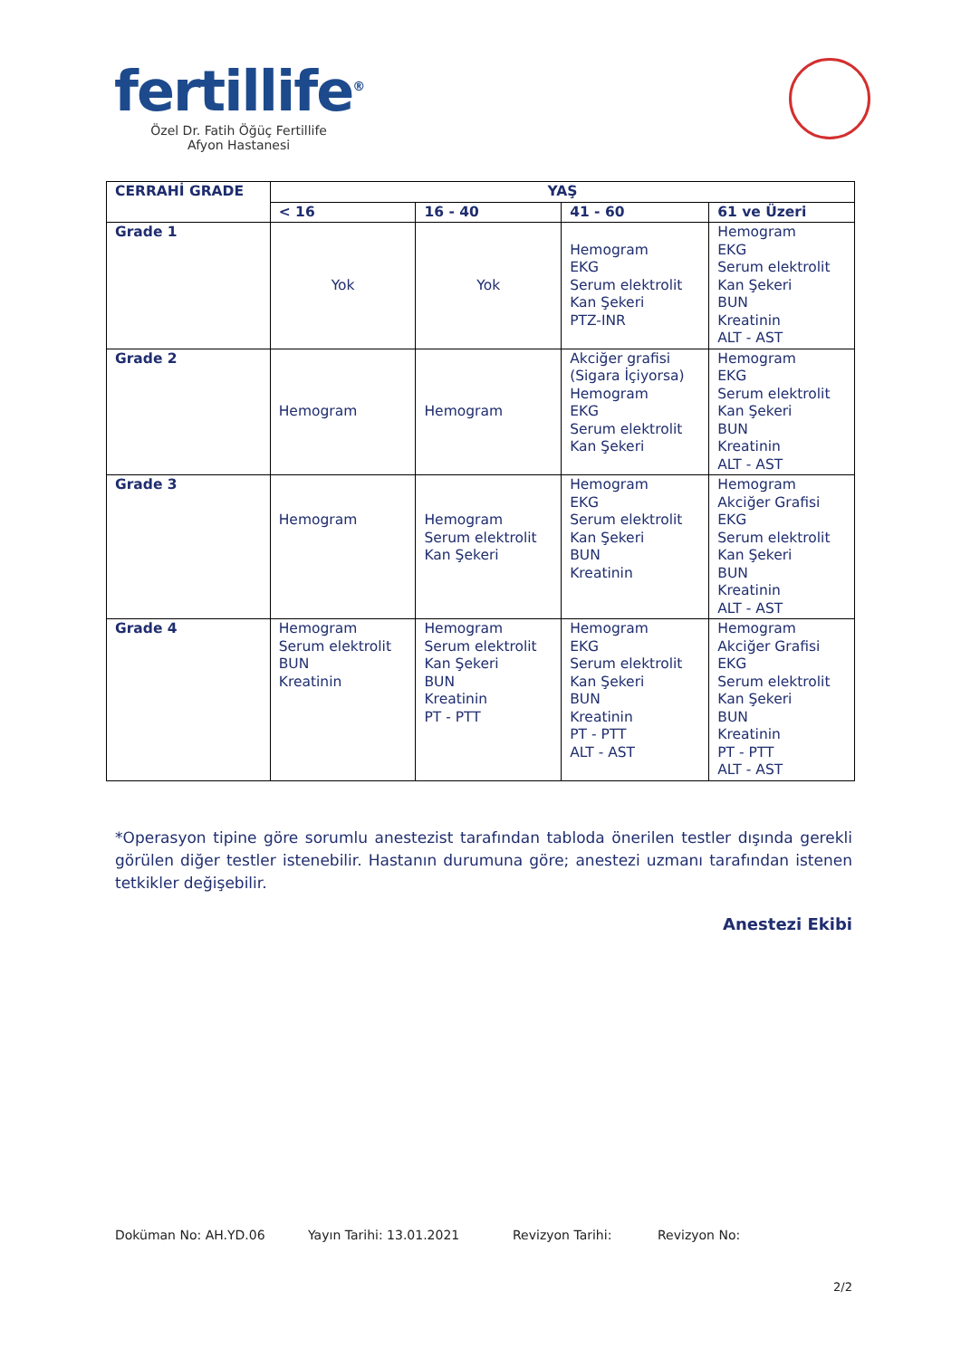fertillife<sup>®</sup>
Özel Dr. Fatih Öğüç Fertillife
Afyon Hastanesi
| CERRAHİ GRADE | YAŞ | | | |
| --- | --- | --- | --- | --- |
| | < 16 | 16 - 40 | 41 - 60 | 61 ve Üzeri |
| Grade 1 | Yok | Yok | Hemogram EKG Serum elektrolit Kan Şekeri PTZ-INR | Hemogram EKG Serum elektrolit Kan Şekeri BUN Kreatinin ALT - AST |
| Grade 2 | Hemogram | Hemogram | Akciğer grafisi (Sigara İçiyorsa) Hemogram EKG Serum elektrolit Kan Şekeri | Hemogram EKG Serum elektrolit Kan Şekeri BUN Kreatinin ALT - AST |
| Grade 3 | Hemogram | Hemogram Serum elektrolit Kan Şekeri | Hemogram EKG Serum elektrolit Kan Şekeri BUN Kreatinin | Hemogram Akciğer Grafisi EKG Serum elektrolit Kan Şekeri BUN Kreatinin ALT - AST |
| Grade 4 | Hemogram Serum elektrolit BUN Kreatinin | Hemogram Serum elektrolit Kan Şekeri BUN Kreatinin PT - PTT | Hemogram EKG Serum elektrolit Kan Şekeri BUN Kreatinin PT - PTT ALT - AST | Hemogram Akciğer Grafisi EKG Serum elektrolit Kan Şekeri BUN Kreatinin PT - PTT ALT - AST |
*Operasyon tipine göre sorumlu anestezist tarafından tabloda önerilen testler dışında gerekli görülen diğer testler istenebilir. Hastanın durumuna göre; anestezi uzmanı tarafından istenen tetkikler değişebilir.
Anestezi Ekibi
Doküman No: AH.YD.06 Yayın Tarihi: 13.01.2021 Revizyon Tarihi: Revizyon No:
2/2